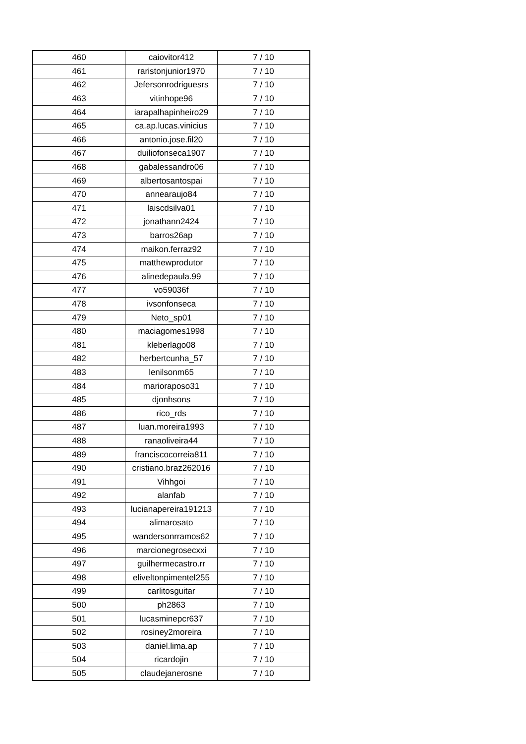| 460 | caiovitor412 | 7 / 10 |
| 461 | raristonjunior1970 | 7 / 10 |
| 462 | Jefersonrodriguesrs | 7 / 10 |
| 463 | vitinhope96 | 7 / 10 |
| 464 | iarapalhapinheiro29 | 7 / 10 |
| 465 | ca.ap.lucas.vinicius | 7 / 10 |
| 466 | antonio.jose.fil20 | 7 / 10 |
| 467 | duiliofonseca1907 | 7 / 10 |
| 468 | gabalessandro06 | 7 / 10 |
| 469 | albertosantospai | 7 / 10 |
| 470 | annearaujo84 | 7 / 10 |
| 471 | laiscdsilva01 | 7 / 10 |
| 472 | jonathann2424 | 7 / 10 |
| 473 | barros26ap | 7 / 10 |
| 474 | maikon.ferraz92 | 7 / 10 |
| 475 | matthewprodutor | 7 / 10 |
| 476 | alinedepaula.99 | 7 / 10 |
| 477 | vo59036f | 7 / 10 |
| 478 | ivsonfonseca | 7 / 10 |
| 479 | Neto_sp01 | 7 / 10 |
| 480 | maciagomes1998 | 7 / 10 |
| 481 | kleberlago08 | 7 / 10 |
| 482 | herbertcunha_57 | 7 / 10 |
| 483 | lenilsonm65 | 7 / 10 |
| 484 | marioraposo31 | 7 / 10 |
| 485 | djonhsons | 7 / 10 |
| 486 | rico_rds | 7 / 10 |
| 487 | luan.moreira1993 | 7 / 10 |
| 488 | ranaoliveira44 | 7 / 10 |
| 489 | franciscocorreia811 | 7 / 10 |
| 490 | cristiano.braz262016 | 7 / 10 |
| 491 | Vihhgoi | 7 / 10 |
| 492 | alanfab | 7 / 10 |
| 493 | lucianapereira191213 | 7 / 10 |
| 494 | alimarosato | 7 / 10 |
| 495 | wandersonrramos62 | 7 / 10 |
| 496 | marcionegrosecxxi | 7 / 10 |
| 497 | guilhermecastro.rr | 7 / 10 |
| 498 | eliveltonpimentel255 | 7 / 10 |
| 499 | carlitosguitar | 7 / 10 |
| 500 | ph2863 | 7 / 10 |
| 501 | lucasminepcr637 | 7 / 10 |
| 502 | rosiney2moreira | 7 / 10 |
| 503 | daniel.lima.ap | 7 / 10 |
| 504 | ricardojin | 7 / 10 |
| 505 | claudejanerosne | 7 / 10 |